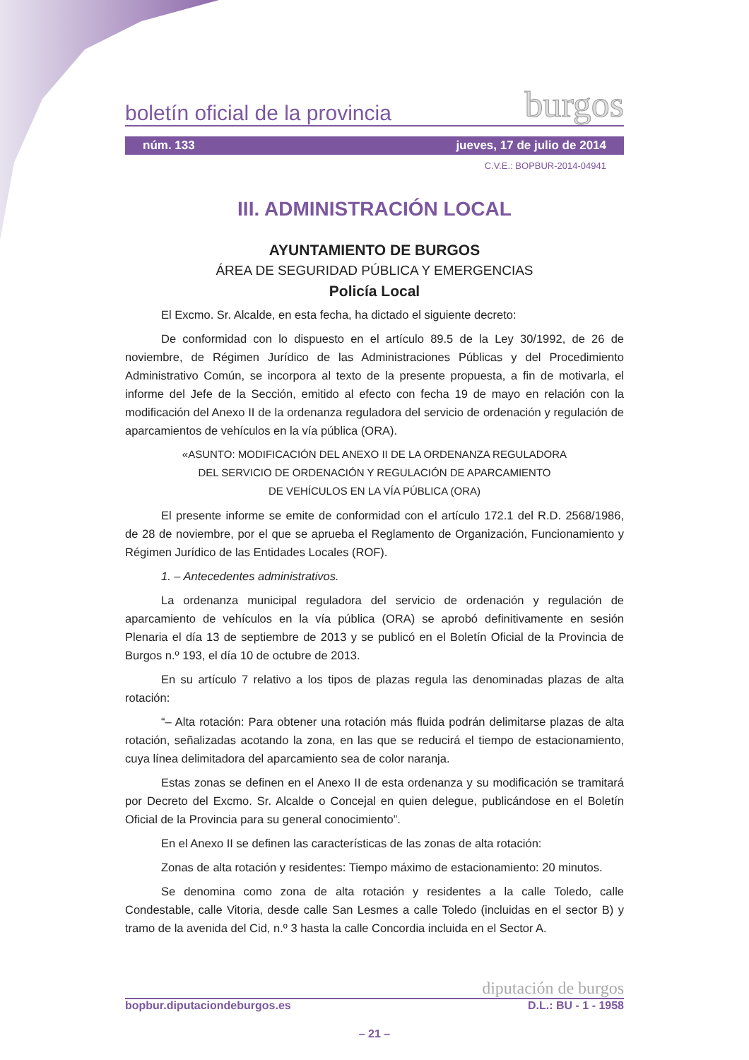boletín oficial de la provincia burgos
núm. 133 jueves, 17 de julio de 2014
C.V.E.: BOPBUR-2014-04941
III. ADMINISTRACIÓN LOCAL
AYUNTAMIENTO DE BURGOS
ÁREA DE SEGURIDAD PÚBLICA Y EMERGENCIAS
Policía Local
El Excmo. Sr. Alcalde, en esta fecha, ha dictado el siguiente decreto:
De conformidad con lo dispuesto en el artículo 89.5 de la Ley 30/1992, de 26 de noviembre, de Régimen Jurídico de las Administraciones Públicas y del Procedimiento Administrativo Común, se incorpora al texto de la presente propuesta, a fin de motivarla, el informe del Jefe de la Sección, emitido al efecto con fecha 19 de mayo en relación con la modificación del Anexo II de la ordenanza reguladora del servicio de ordenación y regulación de aparcamientos de vehículos en la vía pública (ORA).
«ASUNTO: MODIFICACIÓN DEL ANEXO II DE LA ORDENANZA REGULADORA
DEL SERVICIO DE ORDENACIÓN Y REGULACIÓN DE APARCAMIENTO
DE VEHÍCULOS EN LA VÍA PÚBLICA (ORA)
El presente informe se emite de conformidad con el artículo 172.1 del R.D. 2568/1986, de 28 de noviembre, por el que se aprueba el Reglamento de Organización, Funcionamiento y Régimen Jurídico de las Entidades Locales (ROF).
1. – Antecedentes administrativos.
La ordenanza municipal reguladora del servicio de ordenación y regulación de aparcamiento de vehículos en la vía pública (ORA) se aprobó definitivamente en sesión Plenaria el día 13 de septiembre de 2013 y se publicó en el Boletín Oficial de la Provincia de Burgos n.º 193, el día 10 de octubre de 2013.
En su artículo 7 relativo a los tipos de plazas regula las denominadas plazas de alta rotación:
“– Alta rotación: Para obtener una rotación más fluida podrán delimitarse plazas de alta rotación, señalizadas acotando la zona, en las que se reducirá el tiempo de estacionamiento, cuya línea delimitadora del aparcamiento sea de color naranja.
Estas zonas se definen en el Anexo II de esta ordenanza y su modificación se tramitará por Decreto del Excmo. Sr. Alcalde o Concejal en quien delegue, publicándose en el Boletín Oficial de la Provincia para su general conocimiento”.
En el Anexo II se definen las características de las zonas de alta rotación:
Zonas de alta rotación y residentes: Tiempo máximo de estacionamiento: 20 minutos.
Se denomina como zona de alta rotación y residentes a la calle Toledo, calle Condestable, calle Vitoria, desde calle San Lesmes a calle Toledo (incluidas en el sector B) y tramo de la avenida del Cid, n.º 3 hasta la calle Concordia incluida en el Sector A.
diputación de burgos
bopbur.diputaciondeburgos.es D.L.: BU - 1 - 1958
– 21 –